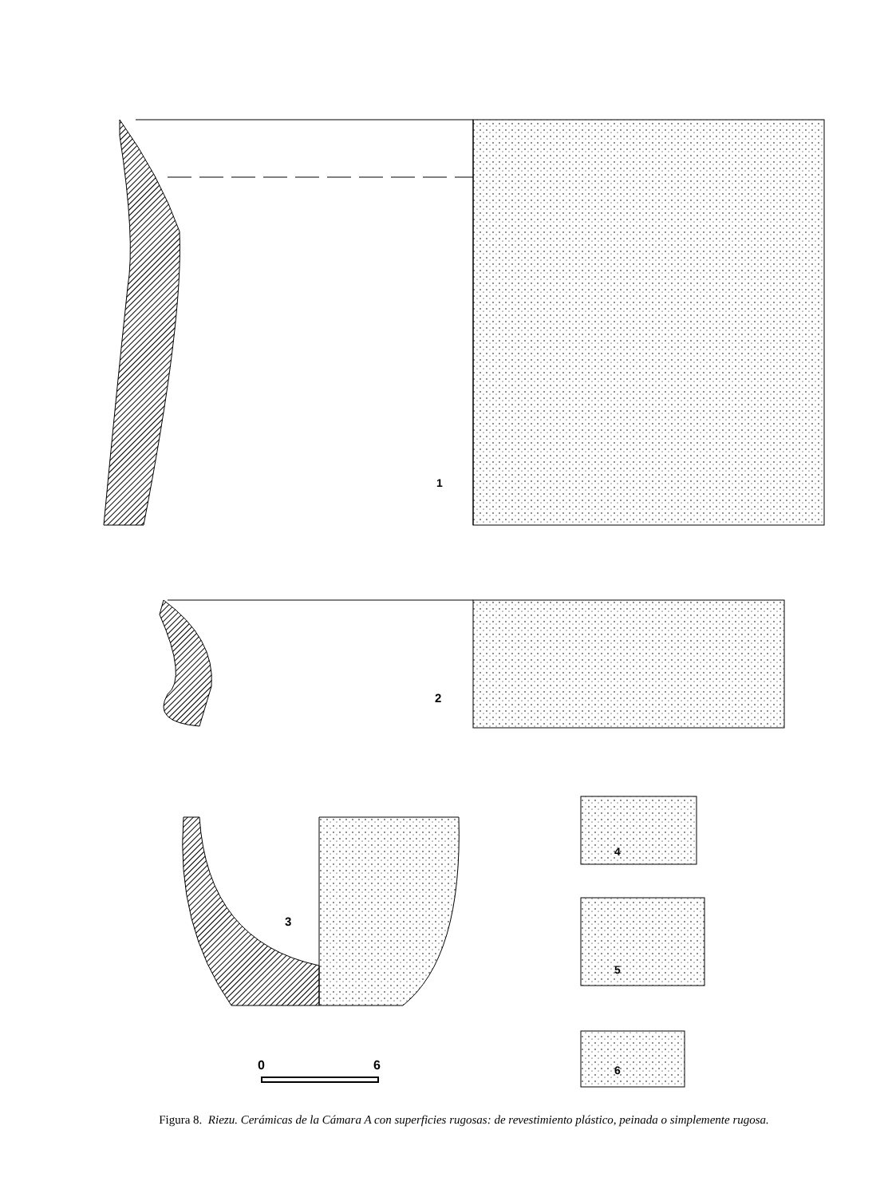1
2
3
4
5
6
0
6
Figura 8. Riezu. Cerámicas de la Cámara A con superficies rugosas: de revestimiento plástico, peinada o simplemente rugosa.